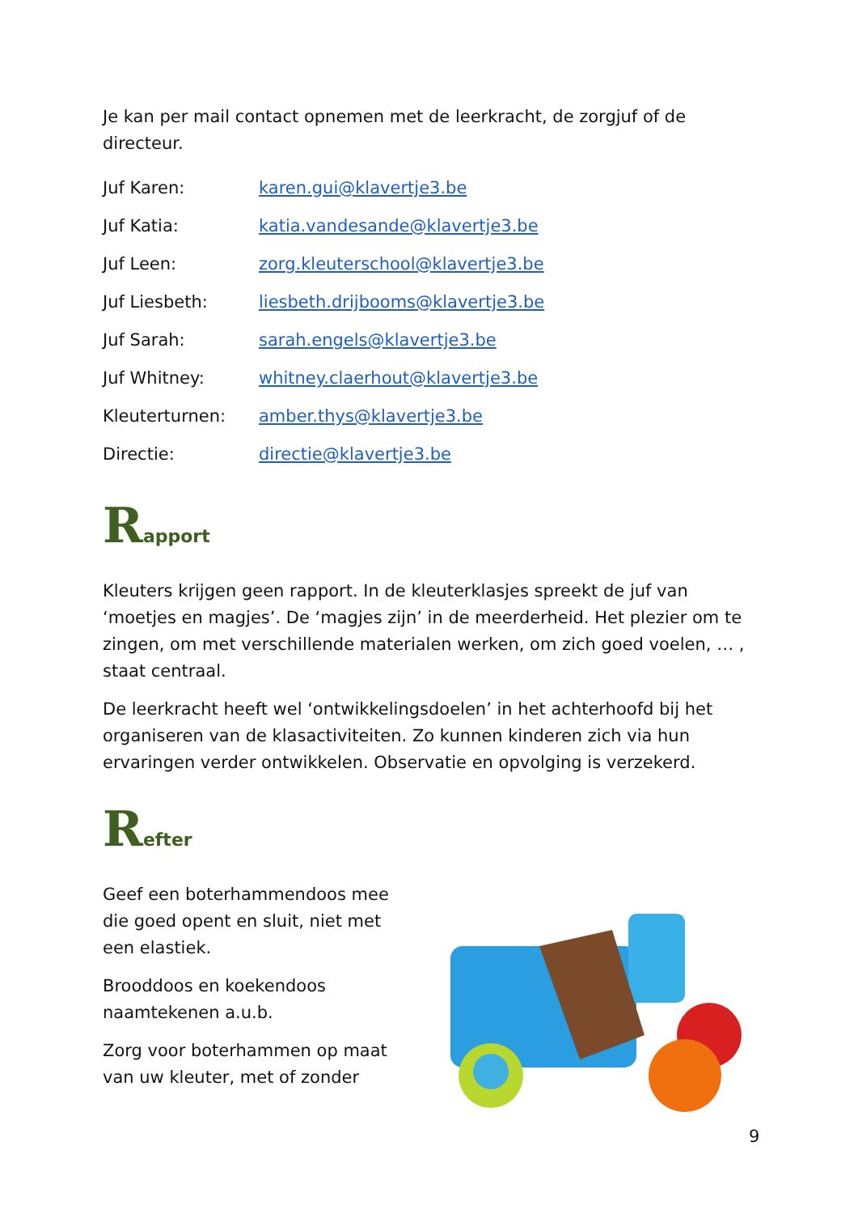Je kan per mail contact opnemen met de leerkracht, de zorgjuf of de directeur.
Juf Karen: karen.gui@klavertje3.be
Juf Katia: katia.vandesande@klavertje3.be
Juf Leen: zorg.kleuterschool@klavertje3.be
Juf Liesbeth: liesbeth.drijbooms@klavertje3.be
Juf Sarah: sarah.engels@klavertje3.be
Juf Whitney: whitney.claerhout@klavertje3.be
Kleuterturnen: amber.thys@klavertje3.be
Directie: directie@klavertje3.be
Rapport
Kleuters krijgen geen rapport. In de kleuterklasjes spreekt de juf van ‘moetjes en magjes’. De ‘magjes zijn’ in de meerderheid. Het plezier om te zingen, om met verschillende materialen werken, om zich goed voelen, … , staat centraal.
De leerkracht heeft wel ‘ontwikkelingsdoelen’ in het achterhoofd bij het organiseren van de klasactiviteiten. Zo kunnen kinderen zich via hun ervaringen verder ontwikkelen. Observatie en opvolging is verzekerd.
Refter
Geef een boterhammendoos mee die goed opent en sluit, niet met een elastiek.
Brooddoos en koekendoos naamtekenen a.u.b.
Zorg voor boterhammen op maat van uw kleuter, met of zonder
9